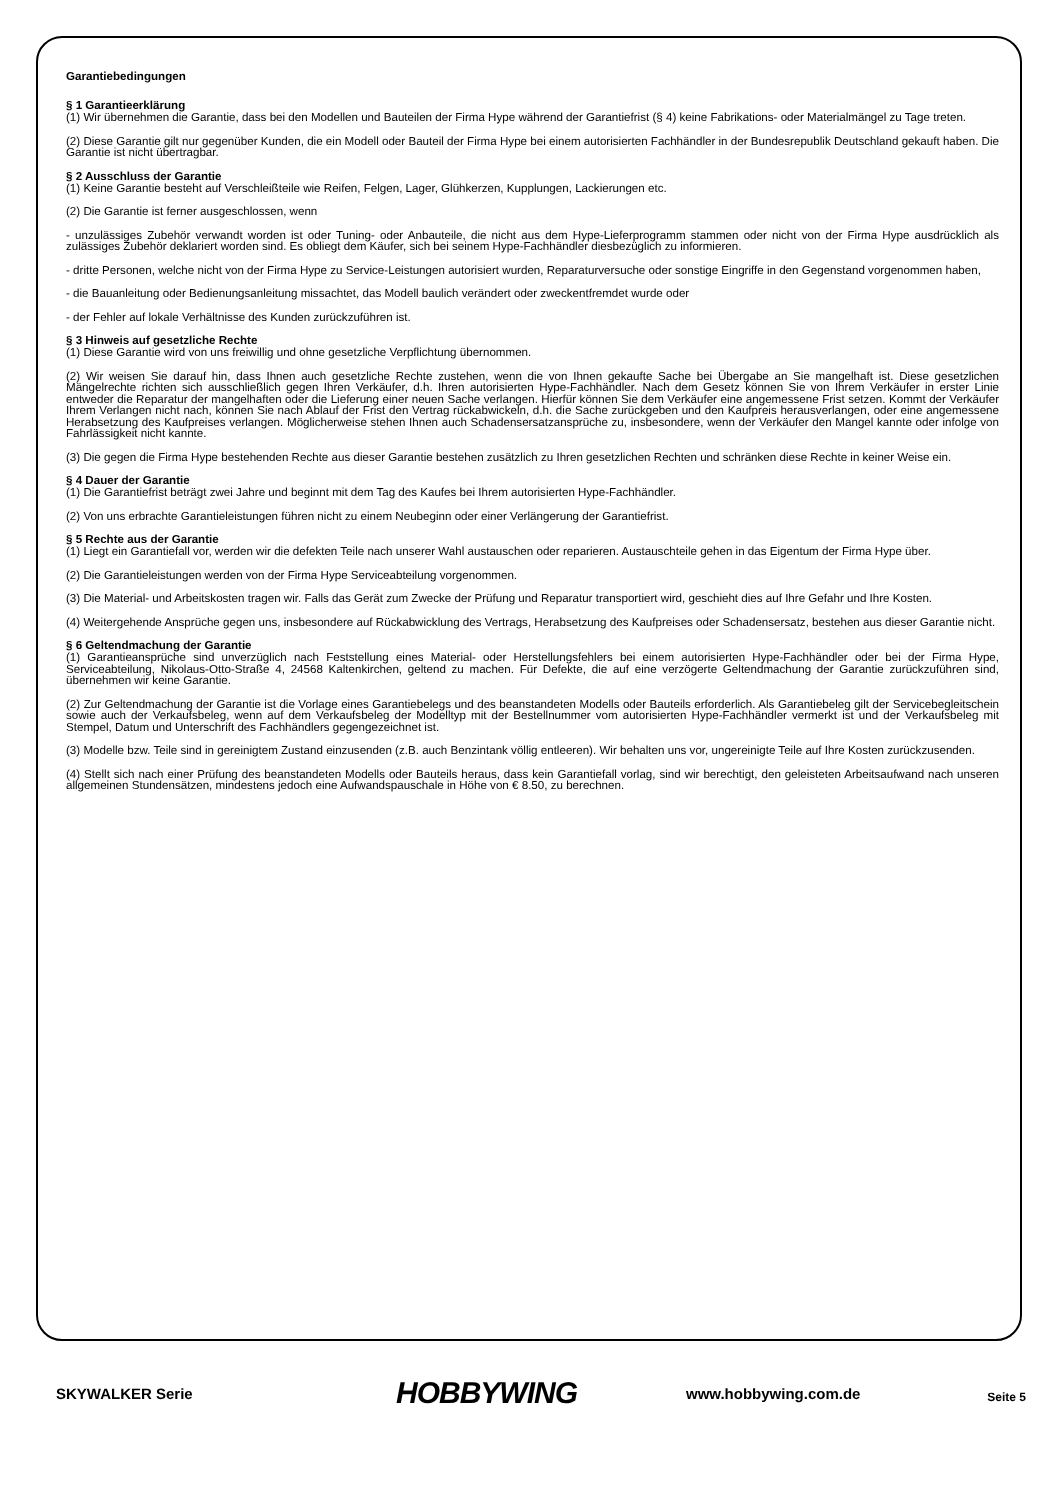Garantiebedingungen
§ 1 Garantieerklärung
(1) Wir übernehmen die Garantie, dass bei den Modellen und Bauteilen der Firma Hype während der Garantiefrist (§ 4) keine Fabrikations- oder Materialmängel zu Tage treten.
(2) Diese Garantie gilt nur gegenüber Kunden, die ein Modell oder Bauteil der Firma Hype bei einem autorisierten Fachhändler in der Bundesrepublik Deutschland gekauft haben. Die Garantie ist nicht übertragbar.
§ 2 Ausschluss der Garantie
(1) Keine Garantie besteht auf Verschleißteile wie Reifen, Felgen, Lager, Glühkerzen, Kupplungen, Lackierungen etc.
(2) Die Garantie ist ferner ausgeschlossen, wenn
- unzulässiges Zubehör verwandt worden ist oder Tuning- oder Anbauteile, die nicht aus dem Hype-Lieferprogramm stammen oder nicht von der Firma Hype ausdrücklich als zulässiges Zubehör deklariert worden sind. Es obliegt dem Käufer, sich bei seinem Hype-Fachhändler diesbezüglich zu informieren.
- dritte Personen, welche nicht von der Firma Hype zu Service-Leistungen autorisiert wurden, Reparaturversuche oder sonstige Eingriffe in den Gegenstand vorgenommen haben,
- die Bauanleitung oder Bedienungsanleitung missachtet, das Modell baulich verändert oder zweckentfremdet wurde oder
- der Fehler auf lokale Verhältnisse des Kunden zurückzuführen ist.
§ 3 Hinweis auf gesetzliche Rechte
(1) Diese Garantie wird von uns freiwillig und ohne gesetzliche Verpflichtung übernommen.
(2) Wir weisen Sie darauf hin, dass Ihnen auch gesetzliche Rechte zustehen, wenn die von Ihnen gekaufte Sache bei Übergabe an Sie mangelhaft ist. Diese gesetzlichen Mängelrechte richten sich ausschließlich gegen Ihren Verkäufer, d.h. Ihren autorisierten Hype-Fachhändler. Nach dem Gesetz können Sie von Ihrem Verkäufer in erster Linie entweder die Reparatur der mangelhaften oder die Lieferung einer neuen Sache verlangen. Hierfür können Sie dem Verkäufer eine angemessene Frist setzen. Kommt der Verkäufer Ihrem Verlangen nicht nach, können Sie nach Ablauf der Frist den Vertrag rückabwickeln, d.h. die Sache zurückgeben und den Kaufpreis herausverlangen, oder eine angemessene Herabsetzung des Kaufpreises verlangen. Möglicherweise stehen Ihnen auch Schadensersatzansprüche zu, insbesondere, wenn der Verkäufer den Mangel kannte oder infolge von Fahrlässigkeit nicht kannte.
(3) Die gegen die Firma Hype bestehenden Rechte aus dieser Garantie bestehen zusätzlich zu Ihren gesetzlichen Rechten und schränken diese Rechte in keiner Weise ein.
§ 4 Dauer der Garantie
(1) Die Garantiefrist beträgt zwei Jahre und beginnt mit dem Tag des Kaufes bei Ihrem autorisierten Hype-Fachhändler.
(2) Von uns erbrachte Garantieleistungen führen nicht zu einem Neubeginn oder einer Verlängerung der Garantiefrist.
§ 5 Rechte aus der Garantie
(1) Liegt ein Garantiefall vor, werden wir die defekten Teile nach unserer Wahl austauschen oder reparieren. Austauschteile gehen in das Eigentum der Firma Hype über.
(2) Die Garantieleistungen werden von der Firma Hype Serviceabteilung vorgenommen.
(3) Die Material- und Arbeitskosten tragen wir. Falls das Gerät zum Zwecke der Prüfung und Reparatur transportiert wird, geschieht dies auf Ihre Gefahr und Ihre Kosten.
(4) Weitergehende Ansprüche gegen uns, insbesondere auf Rückabwicklung des Vertrags, Herabsetzung des Kaufpreises oder Schadensersatz, bestehen aus dieser Garantie nicht.
§ 6 Geltendmachung der Garantie
(1) Garantieansprüche sind unverzüglich nach Feststellung eines Material- oder Herstellungsfehlers bei einem autorisierten Hype-Fachhändler oder bei der Firma Hype, Serviceabteilung, Nikolaus-Otto-Straße 4, 24568 Kaltenkirchen, geltend zu machen. Für Defekte, die auf eine verzögerte Geltendmachung der Garantie zurückzuführen sind, übernehmen wir keine Garantie.
(2) Zur Geltendmachung der Garantie ist die Vorlage eines Garantiebelegs und des beanstandeten Modells oder Bauteils erforderlich. Als Garantiebeleg gilt der Servicebegleitschein sowie auch der Verkaufsbeleg, wenn auf dem Verkaufsbeleg der Modelltyp mit der Bestellnummer vom autorisierten Hype-Fachhändler vermerkt ist und der Verkaufsbeleg mit Stempel, Datum und Unterschrift des Fachhändlers gegengezeichnet ist.
(3) Modelle bzw. Teile sind in gereinigtem Zustand einzusenden (z.B. auch Benzintank völlig entleeren). Wir behalten uns vor, ungereinigte Teile auf Ihre Kosten zurückzusenden.
(4) Stellt sich nach einer Prüfung des beanstandeten Modells oder Bauteils heraus, dass kein Garantiefall vorlag, sind wir berechtigt, den geleisteten Arbeitsaufwand nach unseren allgemeinen Stundensätzen, mindestens jedoch eine Aufwandspauschale in Höhe von € 8.50, zu berechnen.
SKYWALKER Serie
HOBBYWING
www.hobbywing.com.de
Seite 5